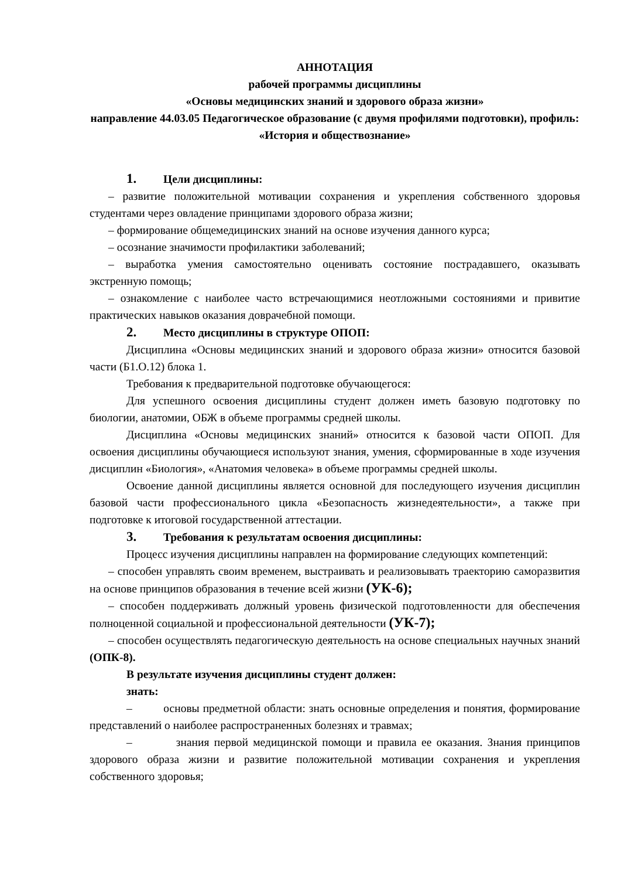АННОТАЦИЯ
рабочей программы дисциплины
«Основы медицинских знаний и здорового образа жизни»
направление 44.03.05 Педагогическое образование (с двумя профилями подготовки), профиль: «История и обществознание»
1. Цели дисциплины:
– развитие положительной мотивации сохранения и укрепления собственного здоровья студентами через овладение принципами здорового образа жизни;
– формирование общемедицинских знаний на основе изучения данного курса;
– осознание значимости профилактики заболеваний;
– выработка умения самостоятельно оценивать состояние пострадавшего, оказывать экстренную помощь;
– ознакомление с наиболее часто встречающимися неотложными состояниями и привитие практических навыков оказания доврачебной помощи.
2. Место дисциплины в структуре ОПОП:
Дисциплина «Основы медицинских знаний и здорового образа жизни» относится базовой части (Б1.О.12) блока 1.
Требования к предварительной подготовке обучающегося:
Для успешного освоения дисциплины студент должен иметь базовую подготовку по биологии, анатомии, ОБЖ в объеме программы средней школы.
Дисциплина «Основы медицинских знаний» относится к базовой части ОПОП. Для освоения дисциплины обучающиеся используют знания, умения, сформированные в ходе изучения дисциплин «Биология», «Анатомия человека» в объеме программы средней школы.
Освоение данной дисциплины является основной для последующего изучения дисциплин базовой части профессионального цикла «Безопасность жизнедеятельности», а также при подготовке к итоговой государственной аттестации.
3. Требования к результатам освоения дисциплины:
Процесс изучения дисциплины направлен на формирование следующих компетенций:
– способен управлять своим временем, выстраивать и реализовывать траекторию саморазвития на основе принципов образования в течение всей жизни (УК-6);
– способен поддерживать должный уровень физической подготовленности для обеспечения полноценной социальной и профессиональной деятельности (УК-7);
– способен осуществлять педагогическую деятельность на основе специальных научных знаний (ОПК-8).
В результате изучения дисциплины студент должен:
знать:
– основы предметной области: знать основные определения и понятия, формирование представлений о наиболее распространенных болезнях и травмах;
– знания первой медицинской помощи и правила ее оказания. Знания принципов здорового образа жизни и развитие положительной мотивации сохранения и укрепления собственного здоровья;